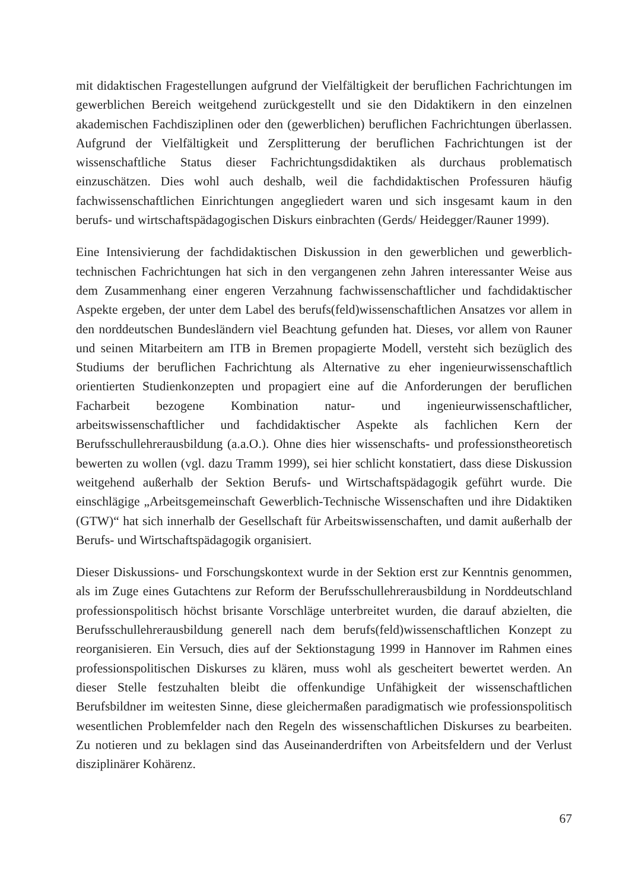mit didaktischen Fragestellungen aufgrund der Vielfältigkeit der beruflichen Fachrichtungen im gewerblichen Bereich weitgehend zurückgestellt und sie den Didaktikern in den einzelnen akademischen Fachdisziplinen oder den (gewerblichen) beruflichen Fachrichtungen überlassen. Aufgrund der Vielfältigkeit und Zersplitterung der beruflichen Fachrichtungen ist der wissenschaftliche Status dieser Fachrichtungsdidaktiken als durchaus problematisch einzuschätzen. Dies wohl auch deshalb, weil die fachdidaktischen Professuren häufig fachwissenschaftlichen Einrichtungen angegliedert waren und sich insgesamt kaum in den berufs- und wirtschaftspädagogischen Diskurs einbrachten (Gerds/ Heidegger/Rauner 1999).
Eine Intensivierung der fachdidaktischen Diskussion in den gewerblichen und gewerblich-technischen Fachrichtungen hat sich in den vergangenen zehn Jahren interessanter Weise aus dem Zusammenhang einer engeren Verzahnung fachwissenschaftlicher und fachdidaktischer Aspekte ergeben, der unter dem Label des berufs(feld)wissenschaftlichen Ansatzes vor allem in den norddeutschen Bundesländern viel Beachtung gefunden hat. Dieses, vor allem von Rauner und seinen Mitarbeitern am ITB in Bremen propagierte Modell, versteht sich bezüglich des Studiums der beruflichen Fachrichtung als Alternative zu eher ingenieurwissenschaftlich orientierten Studienkonzepten und propagiert eine auf die Anforderungen der beruflichen Facharbeit bezogene Kombination natur- und ingenieurwissenschaftlicher, arbeitswissenschaftlicher und fachdidaktischer Aspekte als fachlichen Kern der Berufsschullehrerausbildung (a.a.O.). Ohne dies hier wissenschafts- und professionstheoretisch bewerten zu wollen (vgl. dazu Tramm 1999), sei hier schlicht konstatiert, dass diese Diskussion weitgehend außerhalb der Sektion Berufs- und Wirtschaftspädagogik geführt wurde. Die einschlägige „Arbeitsgemeinschaft Gewerblich-Technische Wissenschaften und ihre Didaktiken (GTW)“ hat sich innerhalb der Gesellschaft für Arbeitswissenschaften, und damit außerhalb der Berufs- und Wirtschaftspädagogik organisiert.
Dieser Diskussions- und Forschungskontext wurde in der Sektion erst zur Kenntnis genommen, als im Zuge eines Gutachtens zur Reform der Berufsschullehrerausbildung in Norddeutschland professionspolitisch höchst brisante Vorschläge unterbreitet wurden, die darauf abzielten, die Berufsschullehrerausbildung generell nach dem berufs(feld)wissenschaftlichen Konzept zu reorganisieren. Ein Versuch, dies auf der Sektionstagung 1999 in Hannover im Rahmen eines professionspolitischen Diskurses zu klären, muss wohl als gescheitert bewertet werden. An dieser Stelle festzuhalten bleibt die offenkundige Unfähigkeit der wissenschaftlichen Berufsbildner im weitesten Sinne, diese gleichermaßen paradigmatisch wie professionspolitisch wesentlichen Problemfelder nach den Regeln des wissenschaftlichen Diskurses zu bearbeiten. Zu notieren und zu beklagen sind das Auseinanderdriften von Arbeitsfeldern und der Verlust disziplinärer Kohärenz.
67